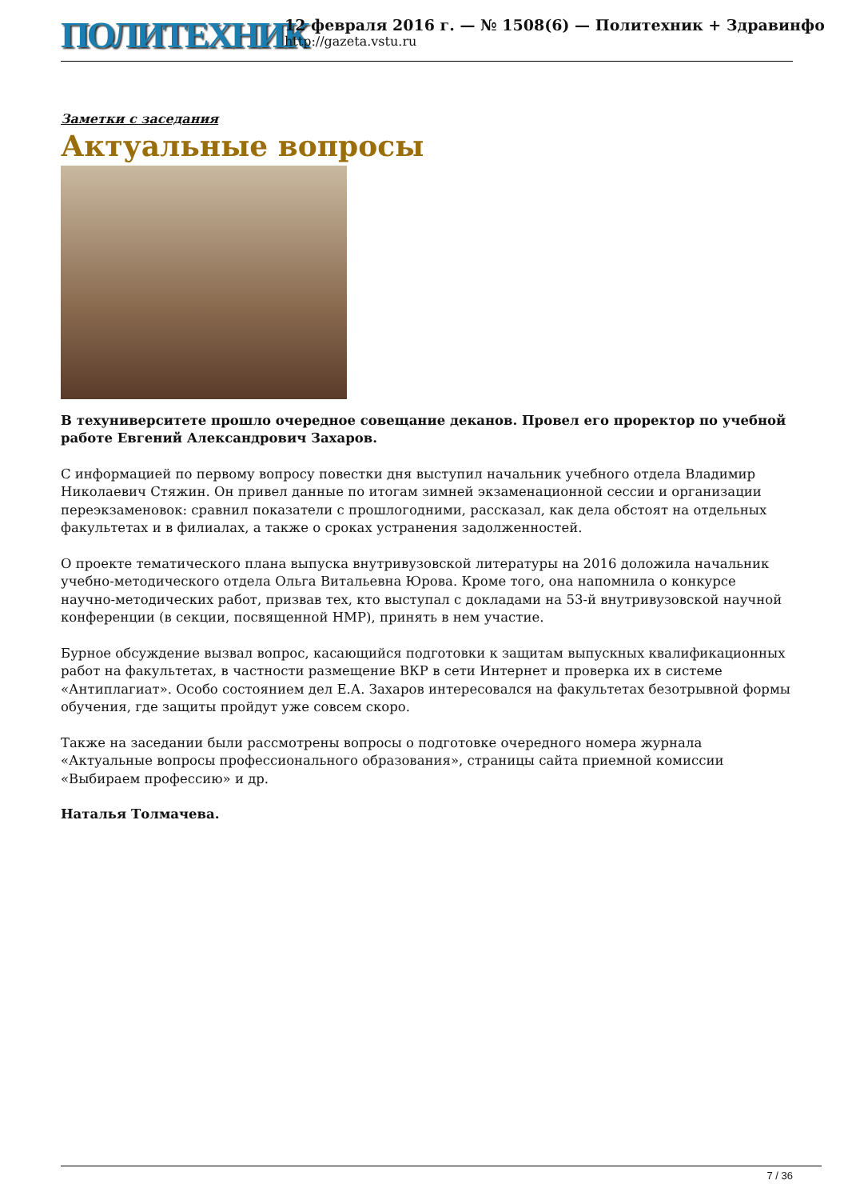ПОЛИТЕХНИК
12 февраля 2016 г. — № 1508(6) — Политехник + Здравинфо
http://gazeta.vstu.ru
Заметки с заседания
Актуальные вопросы
В техуниверситете прошло очередное совещание деканов. Провел его проректор по учебной работе Евгений Александрович Захаров.
С информацией по первому вопросу повестки дня выступил начальник учебного отдела Владимир Николаевич Стяжин. Он привел данные по итогам зимней экзаменационной сессии и организации переэкзаменовок: сравнил показатели с прошлогодними, рассказал, как дела обстоят на отдельных факультетах и в филиалах, а также о сроках устранения задолженностей.
О проекте тематического плана выпуска внутривузовской литературы на 2016 доложила начальник учебно-методического отдела Ольга Витальевна Юрова. Кроме того, она напомнила о конкурсе научно-методических работ, призвав тех, кто выступал с докладами на 53-й внутривузовской научной конференции (в секции, посвященной НМР), принять в нем участие.
Бурное обсуждение вызвал вопрос, касающийся подготовки к защитам выпускных квалификационных работ на факультетах, в частности размещение ВКР в сети Интернет и проверка их в системе «Антиплагиат». Особо состоянием дел Е.А. Захаров интересовался на факультетах безотрывной формы обучения, где защиты пройдут уже совсем скоро.
Также на заседании были рассмотрены вопросы о подготовке очередного номера журнала «Актуальные вопросы профессионального образования», страницы сайта приемной комиссии «Выбираем профессию» и др.
Наталья Толмачева.
7 / 36